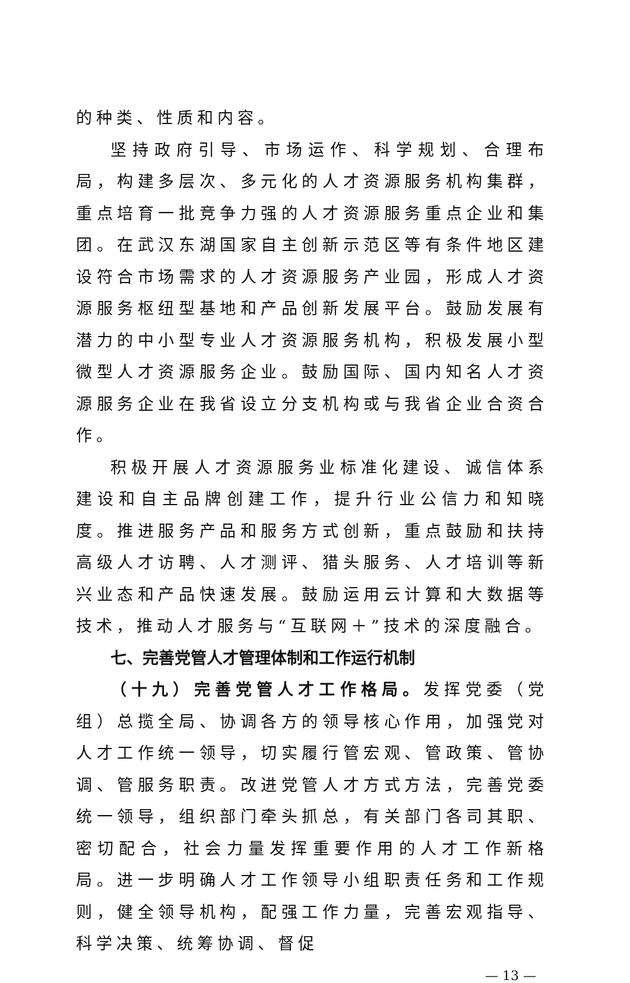的种类、性质和内容。
坚持政府引导、市场运作、科学规划、合理布局，构建多层次、多元化的人才资源服务机构集群，重点培育一批竞争力强的人才资源服务重点企业和集团。在武汉东湖国家自主创新示范区等有条件地区建设符合市场需求的人才资源服务产业园，形成人才资源服务枢纽型基地和产品创新发展平台。鼓励发展有潜力的中小型专业人才资源服务机构，积极发展小型微型人才资源服务企业。鼓励国际、国内知名人才资源服务企业在我省设立分支机构或与我省企业合资合作。
积极开展人才资源服务业标准化建设、诚信体系建设和自主品牌创建工作，提升行业公信力和知晓度。推进服务产品和服务方式创新，重点鼓励和扶持高级人才访聘、人才测评、猎头服务、人才培训等新兴业态和产品快速发展。鼓励运用云计算和大数据等技术，推动人才服务与“互联网＋”技术的深度融合。
七、完善党管人才管理体制和工作运行机制
（十九）完善党管人才工作格局。发挥党委（党组）总揽全局、协调各方的领导核心作用，加强党对人才工作统一领导，切实履行管宏观、管政策、管协调、管服务职责。改进党管人才方式方法，完善党委统一领导，组织部门牵头抓总，有关部门各司其职、密切配合，社会力量发挥重要作用的人才工作新格局。进一步明确人才工作领导小组职责任务和工作规则，健全领导机构，配强工作力量，完善宏观指导、科学决策、统筹协调、督促
— 13 —